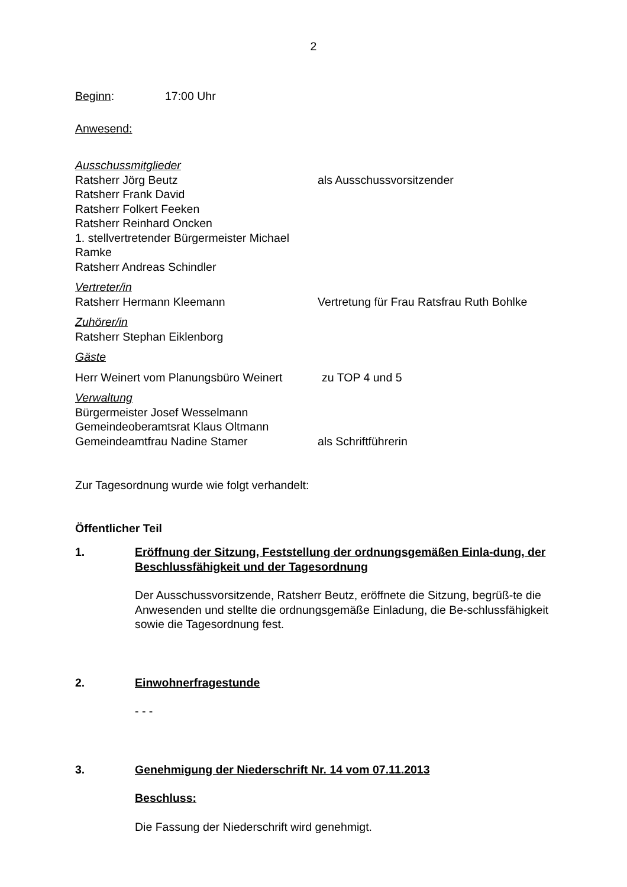2
Beginn: 17:00 Uhr
Anwesend:
Ausschussmitglieder
Ratsherr Jörg Beutz als Ausschussvorsitzender
Ratsherr Frank David
Ratsherr Folkert Feeken
Ratsherr Reinhard Oncken
1. stellvertretender Bürgermeister Michael
Ramke
Ratsherr Andreas Schindler
Vertreter/in
Ratsherr Hermann Kleemann Vertretung für Frau Ratsfrau Ruth Bohlke
Zuhörer/in
Ratsherr Stephan Eiklenborg
Gäste
Herr Weinert vom Planungsbüro Weinert zu TOP 4 und 5
Verwaltung
Bürgermeister Josef Wesselmann
Gemeindeoberamtsrat Klaus Oltmann
Gemeindeamtfrau Nadine Stamer als Schriftführerin
Zur Tagesordnung wurde wie folgt verhandelt:
Öffentlicher Teil
1. Eröffnung der Sitzung, Feststellung der ordnungsgemäßen Einla-dung, der Beschlussfähigkeit und der Tagesordnung
Der Ausschussvorsitzende, Ratsherr Beutz, eröffnete die Sitzung, begrüß-te die Anwesenden und stellte die ordnungsgemäße Einladung, die Be-schlussfähigkeit sowie die Tagesordnung fest.
2. Einwohnerfragestunde
- - -
3. Genehmigung der Niederschrift Nr. 14 vom 07.11.2013
Beschluss:
Die Fassung der Niederschrift wird genehmigt.